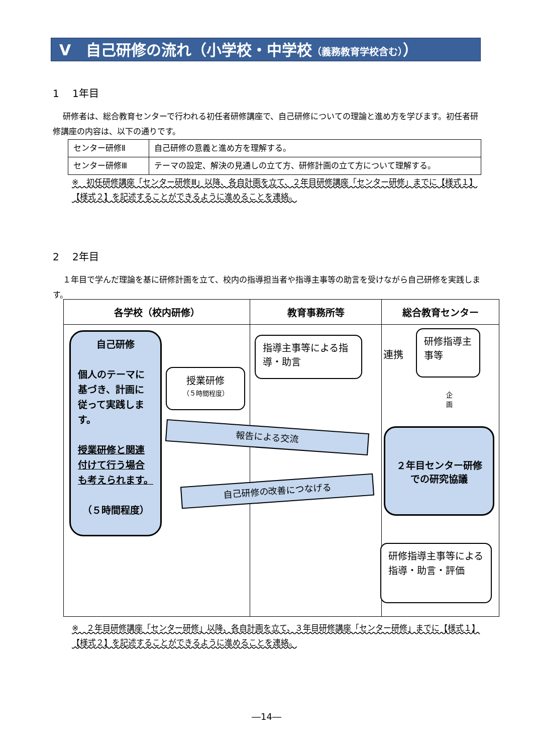Ⅴ　自己研修の流れ（小学校・中学校（義務教育学校含む））
1　 1年目
研修者は、総合教育センターで行われる初任者研修講座で、自己研修についての理論と進め方を学びます。初任者研修講座の内容は、以下の通りです。
| センター研修Ⅱ | 自己研修の意義と進め方を理解する。 |
| センター研修Ⅲ | テーマの設定、解決の見通しの立て方、研修計画の立て方について理解する。 |
※　初任研修講座「センター研修Ⅲ」以降、各自計画を立て、２年目研修講座「センター研修」までに【様式１】【様式２】を記述することができるように進めることを連絡。
2　 2年目
１年目で学んだ理論を基に研修計画を立て、校内の指導担当者や指導主事等の助言を受けながら自己研修を実践します。
| 各学校（校内研修） | 教育事務所等 | 総合教育センター |
| --- | --- | --- |
自己研修
個人のテーマに基づき、計画に従って実践します。
授業研修と関連付けて行う場合も考えられます。
（５時間程度）
授業研修
（５時間程度）
指導主事等による指導・助言
研修指導主事等
研修指導主事等による指導・助言・評価
２年目センター研修での研究協議
報告による交流
自己研修の改善につなげる
連携
企画
※　２年目研修講座「センター研修」以降、各自計画を立て、３年目研修講座「センター研修」までに【様式１】【様式２】を記述することができるように進めることを連絡。
―14―